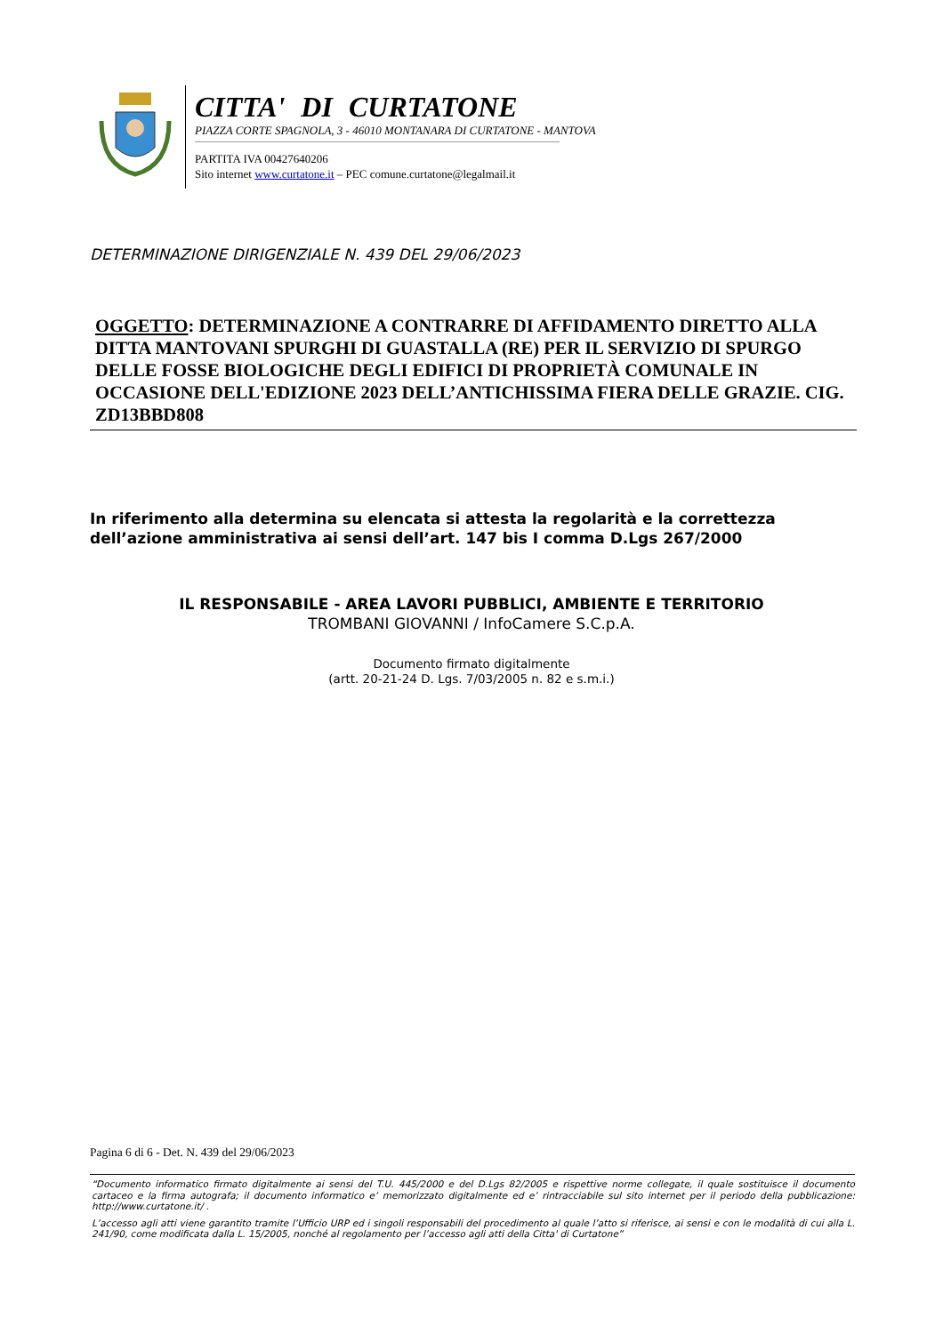CITTA' DI CURTATONE
PIAZZA CORTE SPAGNOLA, 3 - 46010 MONTANARA DI CURTATONE - MANTOVA
PARTITA IVA 00427640206
Sito internet www.curtatone.it – PEC comune.curtatone@legalmail.it
DETERMINAZIONE DIRIGENZIALE N. 439 DEL 29/06/2023
OGGETTO: DETERMINAZIONE A CONTRARRE DI AFFIDAMENTO DIRETTO ALLA DITTA MANTOVANI SPURGHI DI GUASTALLA (RE) PER IL SERVIZIO DI SPURGO DELLE FOSSE BIOLOGICHE DEGLI EDIFICI DI PROPRIETÀ COMUNALE IN OCCASIONE DELL'EDIZIONE 2023 DELL’ANTICHISSIMA FIERA DELLE GRAZIE. CIG. ZD13BBD808
In riferimento alla determina su elencata si attesta la regolarità e la correttezza
dell’azione amministrativa ai sensi dell’art. 147 bis I comma D.Lgs 267/2000
IL RESPONSABILE - AREA LAVORI PUBBLICI, AMBIENTE E TERRITORIO
TROMBANI GIOVANNI / InfoCamere S.C.p.A.
Documento firmato digitalmente
(artt. 20-21-24 D. Lgs. 7/03/2005 n. 82 e s.m.i.)
Pagina 6 di 6 - Det. N. 439 del 29/06/2023
“Documento informatico firmato digitalmente ai sensi del T.U. 445/2000 e del D.Lgs 82/2005 e rispettive norme collegate, il quale sostituisce il documento cartaceo e la firma autografa; il documento informatico e’ memorizzato digitalmente ed e’ rintracciabile sul sito internet per il periodo della pubblicazione: http://www.curtatone.it/ .
L’accesso agli atti viene garantito tramite l’Ufficio URP ed i singoli responsabili del procedimento al quale l’atto si riferisce, ai sensi e con le modalità di cui alla L. 241/90, come modificata dalla L. 15/2005, nonché al regolamento per l’accesso agli atti della Citta' di Curtatone”